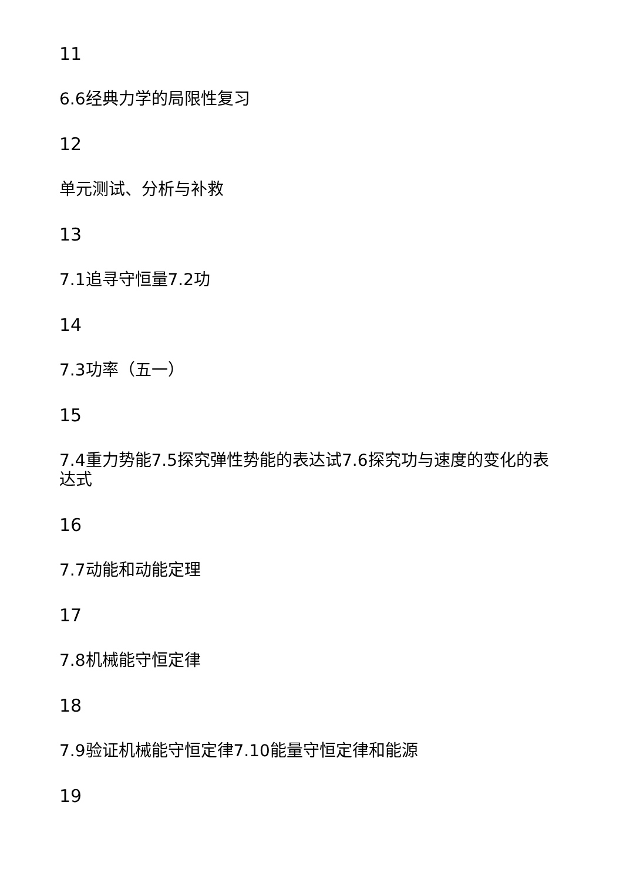11
6.6经典力学的局限性复习
12
单元测试、分析与补救
13
7.1追寻守恒量7.2功
14
7.3功率（五一）
15
7.4重力势能7.5探究弹性势能的表达试7.6探究功与速度的变化的表达式
16
7.7动能和动能定理
17
7.8机械能守恒定律
18
7.9验证机械能守恒定律7.10能量守恒定律和能源
19